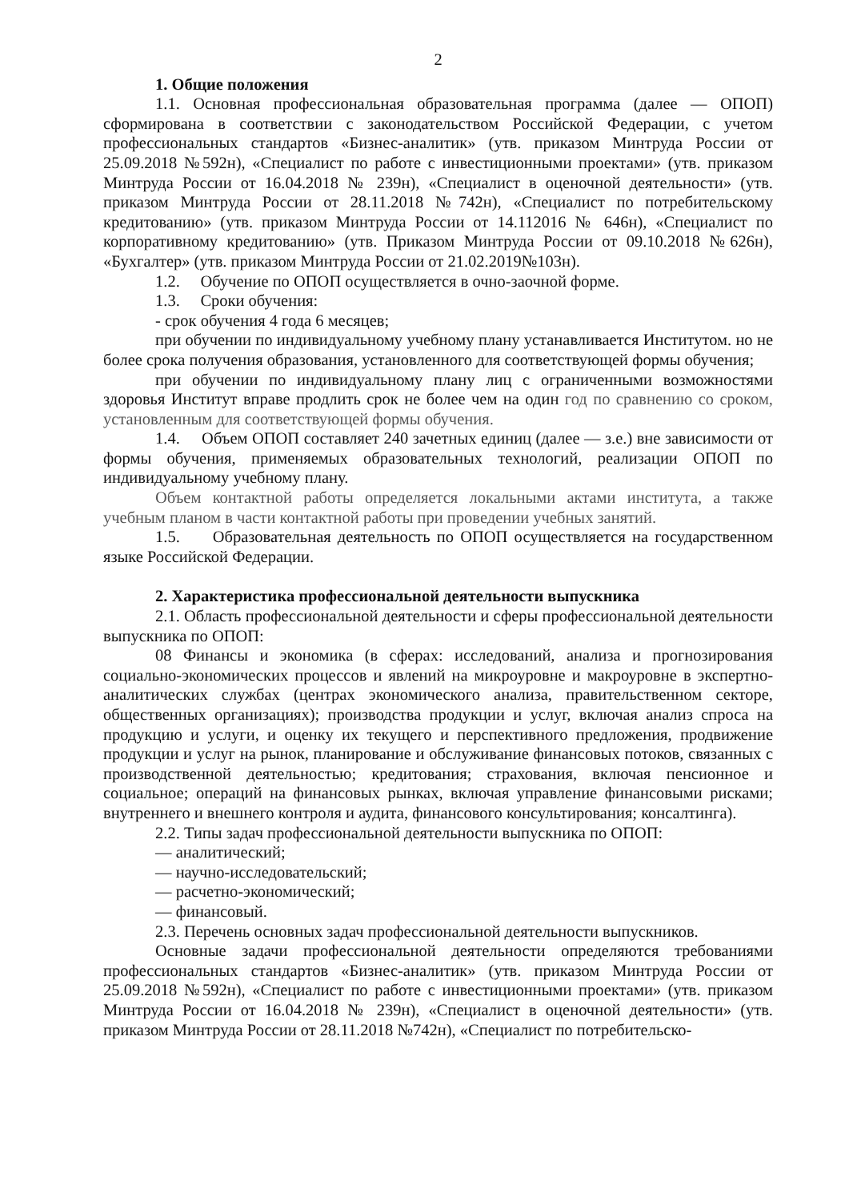2
1. Общие положения
1.1. Основная профессиональная образовательная программа (далее — ОПОП) сформирована в соответствии с законодательством Российской Федерации, с учетом профессиональных стандартов «Бизнес-аналитик» (утв. приказом Минтруда России от 25.09.2018 №592н), «Специалист по работе с инвестиционными проектами» (утв. приказом Минтруда России от 16.04.2018 № 239н), «Специалист в оценочной деятельности» (утв. приказом Минтруда России от 28.11.2018 №742н), «Специалист по потребительскому кредитованию» (утв. приказом Минтруда России от 14.112016 № 646н), «Специалист по корпоративному кредитованию» (утв. Приказом Минтруда России от 09.10.2018 №626н), «Бухгалтер» (утв. приказом Минтруда России от 21.02.2019№103н).
1.2. Обучение по ОПОП осуществляется в очно-заочной форме.
1.3. Сроки обучения:
- срок обучения 4 года 6 месяцев;
при обучении по индивидуальному учебному плану устанавливается Институтом. но не более срока получения образования, установленного для соответствующей формы обучения;
при обучении по индивидуальному плану лиц с ограниченными возможностями здоровья Институт вправе продлить срок не более чем на один год по сравнению со сроком, установленным для соответствующей формы обучения.
1.4. Объем ОПОП составляет 240 зачетных единиц (далее — з.е.) вне зависимости от формы обучения, применяемых образовательных технологий, реализации ОПОП по индивидуальному учебному плану.
Объем контактной работы определяется локальными актами института, а также учебным планом в части контактной работы при проведении учебных занятий.
1.5. Образовательная деятельность по ОПОП осуществляется на государственном языке Российской Федерации.
2. Характеристика профессиональной деятельности выпускника
2.1. Область профессиональной деятельности и сферы профессиональной деятельности выпускника по ОПОП:
08 Финансы и экономика (в сферах: исследований, анализа и прогнозирования социально-экономических процессов и явлений на микроуровне и макроуровне в экспертно-аналитических службах (центрах экономического анализа, правительственном секторе, общественных организациях); производства продукции и услуг, включая анализ спроса на продукцию и услуги, и оценку их текущего и перспективного предложения, продвижение продукции и услуг на рынок, планирование и обслуживание финансовых потоков, связанных с производственной деятельностью; кредитования; страхования, включая пенсионное и социальное; операций на финансовых рынках, включая управление финансовыми рисками; внутреннего и внешнего контроля и аудита, финансового консультирования; консалтинга).
2.2. Типы задач профессиональной деятельности выпускника по ОПОП:
— аналитический;
— научно-исследовательский;
— расчетно-экономический;
— финансовый.
2.3. Перечень основных задач профессиональной деятельности выпускников.
Основные задачи профессиональной деятельности определяются требованиями профессиональных стандартов «Бизнес-аналитик» (утв. приказом Минтруда России от 25.09.2018 №592н), «Специалист по работе с инвестиционными проектами» (утв. приказом Минтруда России от 16.04.2018 № 239н), «Специалист в оценочной деятельности» (утв. приказом Минтруда России от 28.11.2018 №742н), «Специалист по потребительско-